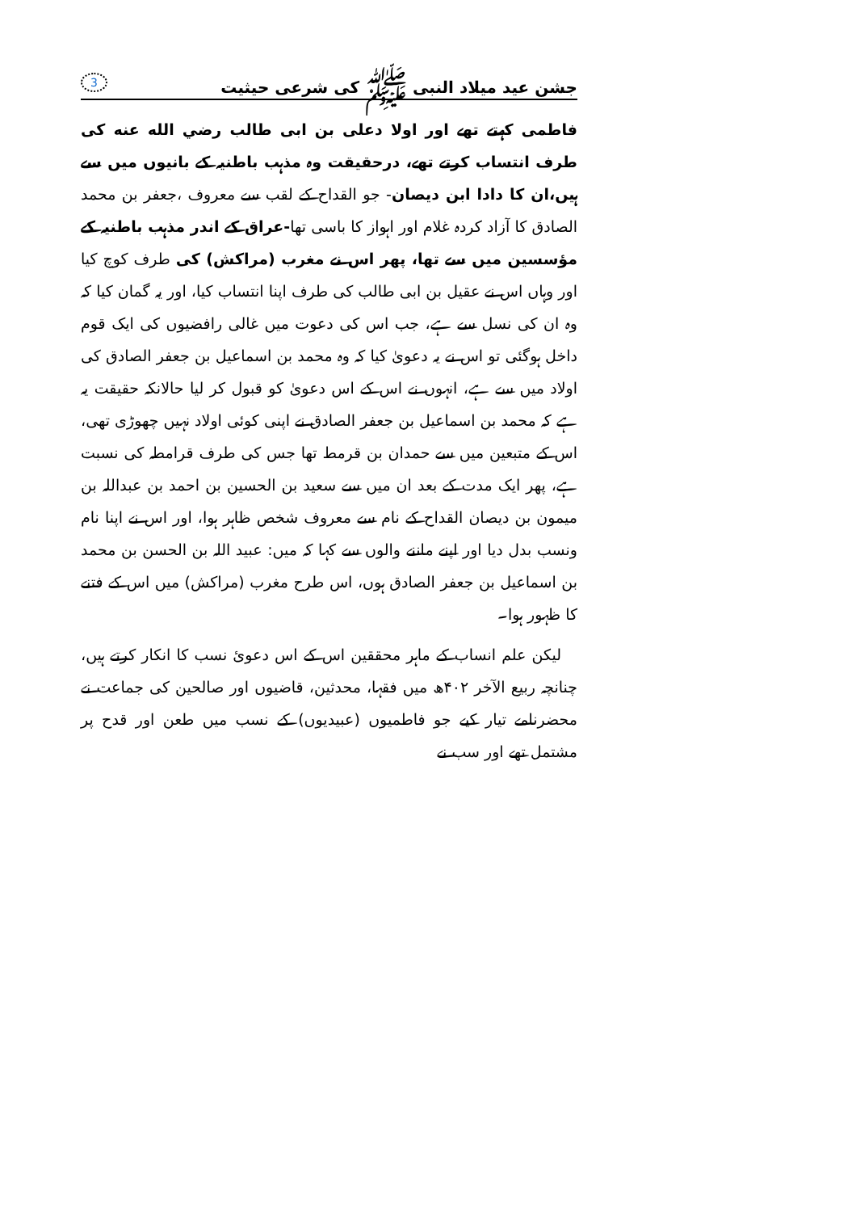جشن عید میلاد النبی ﷺ کی شرعی حیثیت 3
فاطمی کہتے تھے اور اولا دعلی بن ابی طالب رضي الله عنه کی طرف انتساب کرتے تھے، درحقیقت وہ مذہب باطنیہ کے بانیوں میں سے ہیں،ان کا دادا ابن دیصان- جو القداح کے لقب سے معروف ،جعفر بن محمد الصادق کا آزاد کردہ غلام اور اہواز کا باسی تھا-عراق کے اندر مذہب باطنیہ کے مؤسسین میں سے تھا، پھر اس نے مغرب (مراکش) کی طرف کوچ کیا اور وہاں اس نے عقیل بن ابی طالب کی طرف اپنا انتساب کیا، اور یہ گمان کیا کہ وہ ان کی نسل سے ہے، جب اس کی دعوت میں غالی رافضیوں کی ایک قوم داخل ہوگئی تو اس نے یہ دعویٰ کیا کہ وہ محمد بن اسماعیل بن جعفر الصادق کی اولاد میں سے ہے، انہوں نے اس کے اس دعویٰ کو قبول کر لیا حالانکہ حقیقت یہ ہے کہ محمد بن اسماعیل بن جعفر الصادق نے اپنی کوئی اولاد نہیں چھوڑی تھی، اس کے متبعین میں سے حمدان بن قرمط تھا جس کی طرف قرامطہ کی نسبت ہے، پھر ایک مدت کے بعد ان میں سے سعید بن الحسین بن احمد بن عبداللہ بن میمون بن دیصان القداح کے نام سے معروف شخص ظاہر ہوا، اور اس نے اپنا نام ونسب بدل دیا اور اپنے ماننے والوں سے کہا کہ میں: عبید اللہ بن الحسن بن محمد بن اسماعیل بن جعفر الصادق ہوں، اس طرح مغرب (مراکش) میں اس کے فتنے کا ظہور ہوا۔
لیکن علم انساب کے ماہر محققین اس کے اس دعوئ نسب کا انکار کرتے ہیں، چنانچہ ربیع الآخر ۴۰۲ھ میں فقہا، محدثین، قاضیوں اور صالحین کی جماعت نے محضرنامے تیار کیے جو فاطمیوں (عبیدیوں) کے نسب میں طعن اور قدح پر مشتمل تھے اور سب نے